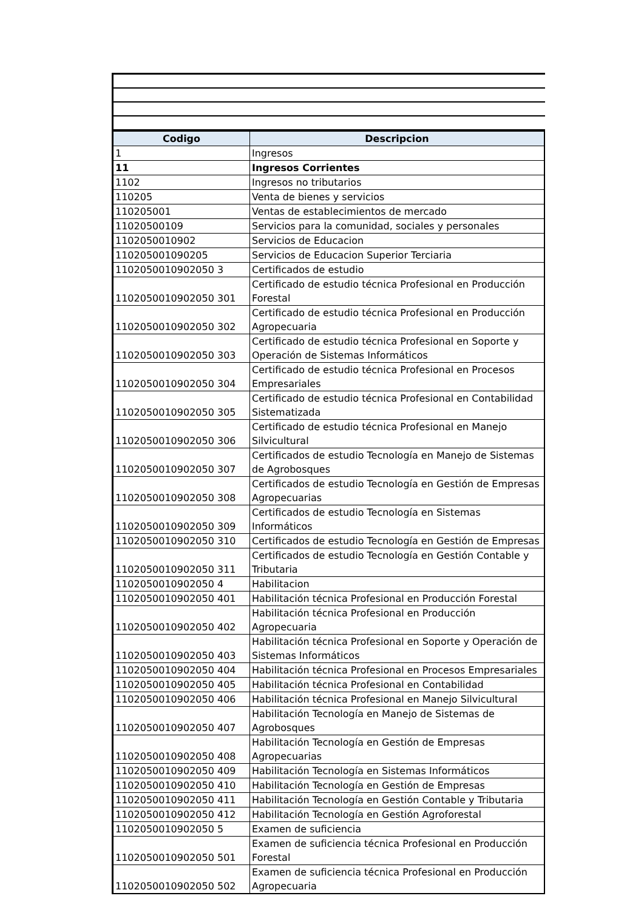| Codigo | Descripcion |
| --- | --- |
| 1 | Ingresos |
| 11 | Ingresos Corrientes |
| 1102 | Ingresos no tributarios |
| 110205 | Venta de bienes y servicios |
| 110205001 | Ventas de establecimientos de mercado |
| 11020500109 | Servicios para la comunidad, sociales y personales |
| 1102050010902 | Servicios de Educacion |
| 110205001090205 | Servicios de Educacion Superior Terciaria |
| 1102050010902050 3 | Certificados de estudio |
| 1102050010902050 301 | Certificado de estudio técnica Profesional en Producción Forestal |
| 1102050010902050 302 | Certificado de estudio técnica Profesional en Producción Agropecuaria |
| 1102050010902050 303 | Certificado de estudio técnica Profesional en Soporte y Operación de Sistemas Informáticos |
| 1102050010902050 304 | Certificado de estudio técnica Profesional en Procesos Empresariales |
| 1102050010902050 305 | Certificado de estudio técnica Profesional en Contabilidad Sistematizada |
| 1102050010902050 306 | Certificado de estudio técnica Profesional en Manejo Silvicultural |
| 1102050010902050 307 | Certificados de estudio Tecnología en Manejo de Sistemas de Agrobosques |
| 1102050010902050 308 | Certificados de estudio Tecnología en Gestión de Empresas Agropecuarias |
| 1102050010902050 309 | Certificados de estudio Tecnología en Sistemas Informáticos |
| 1102050010902050 310 | Certificados de estudio Tecnología en Gestión de Empresas |
| 1102050010902050 311 | Certificados de estudio Tecnología en Gestión Contable y Tributaria |
| 1102050010902050 4 | Habilitacion |
| 1102050010902050 401 | Habilitación técnica Profesional en Producción Forestal |
| 1102050010902050 402 | Habilitación técnica Profesional en Producción Agropecuaria |
| 1102050010902050 403 | Habilitación técnica Profesional en Soporte y Operación de Sistemas Informáticos |
| 1102050010902050 404 | Habilitación técnica Profesional en Procesos Empresariales |
| 1102050010902050 405 | Habilitación técnica Profesional en Contabilidad |
| 1102050010902050 406 | Habilitación técnica Profesional en Manejo Silvicultural |
| 1102050010902050 407 | Habilitación Tecnología en Manejo de Sistemas de Agrobosques |
| 1102050010902050 408 | Habilitación Tecnología en Gestión de Empresas Agropecuarias |
| 1102050010902050 409 | Habilitación Tecnología en Sistemas Informáticos |
| 1102050010902050 410 | Habilitación Tecnología en Gestión de Empresas |
| 1102050010902050 411 | Habilitación Tecnología en Gestión Contable y Tributaria |
| 1102050010902050 412 | Habilitación Tecnología en Gestión Agroforestal |
| 1102050010902050 5 | Examen de suficiencia |
| 1102050010902050 501 | Examen de suficiencia técnica Profesional en Producción Forestal |
| 1102050010902050 502 | Examen de suficiencia técnica Profesional en Producción Agropecuaria |